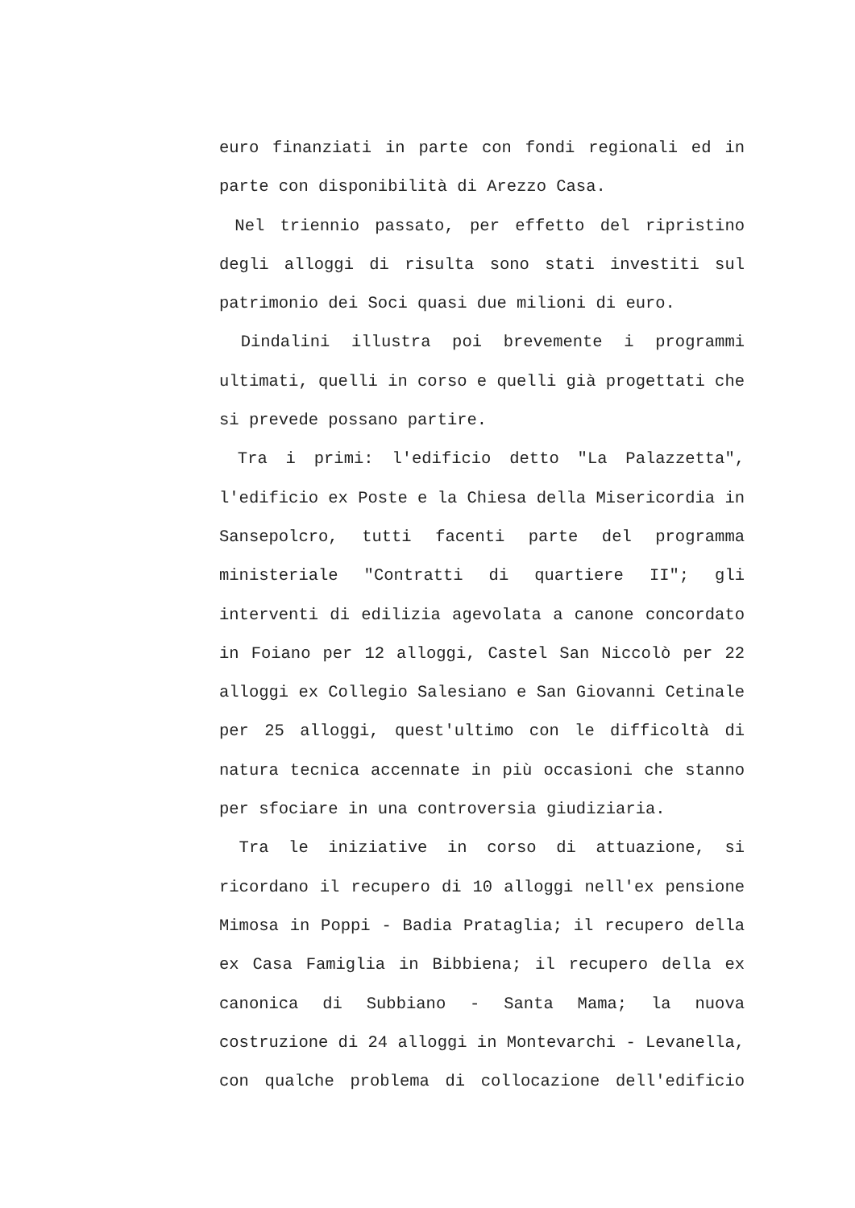euro finanziati in parte con fondi regionali ed in
parte con disponibilità di Arezzo Casa.
Nel triennio passato, per effetto del ripristino
degli alloggi di risulta sono stati investiti sul
patrimonio dei Soci quasi due milioni di euro.
Dindalini illustra poi brevemente i programmi
ultimati, quelli in corso e quelli già progettati che
si prevede possano partire.
Tra i primi: l'edificio detto "La Palazzetta",
l'edificio ex Poste e la Chiesa della Misericordia in
Sansepolcro, tutti facenti parte del programma
ministeriale "Contratti di quartiere II"; gli
interventi di edilizia agevolata a canone concordato
in Foiano per 12 alloggi, Castel San Niccolò per 22
alloggi ex Collegio Salesiano e San Giovanni Cetinale
per 25 alloggi, quest'ultimo con le difficoltà di
natura tecnica accennate in più occasioni che stanno
per sfociare in una controversia giudiziaria.
Tra le iniziative in corso di attuazione, si
ricordano il recupero di 10 alloggi nell'ex pensione
Mimosa in Poppi - Badia Prataglia; il recupero della
ex Casa Famiglia in Bibbiena; il recupero della ex
canonica di Subbiano - Santa Mama; la nuova
costruzione di 24 alloggi in Montevarchi - Levanella,
con qualche problema di collocazione dell'edificio